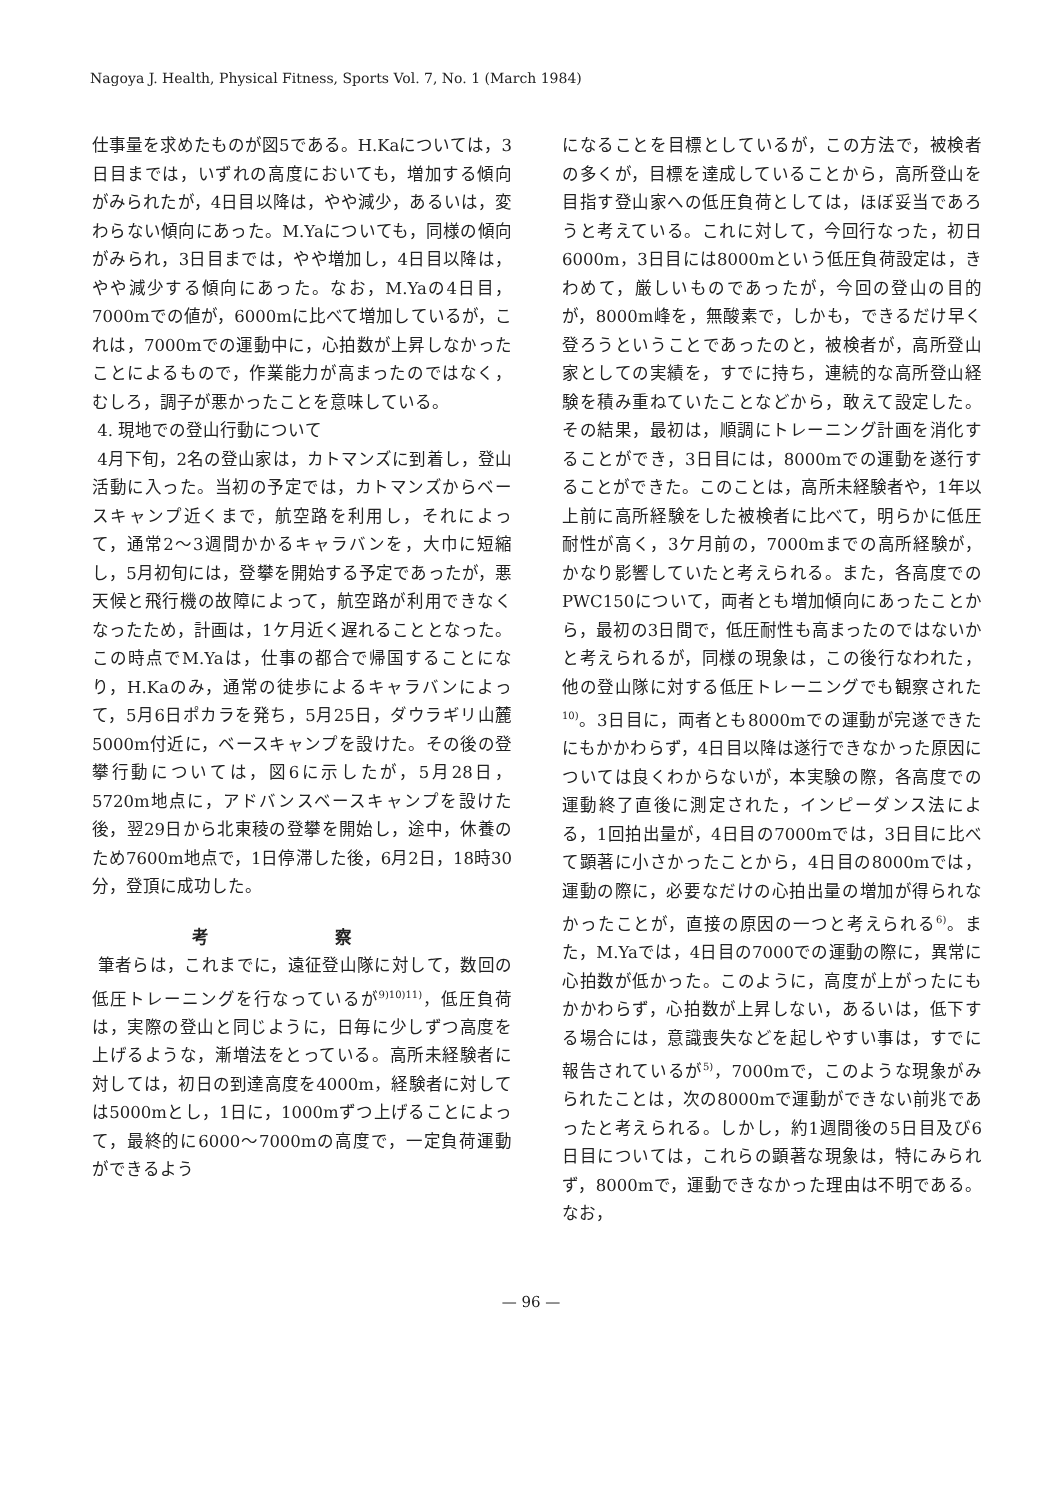Nagoya J. Health, Physical Fitness, Sports Vol. 7, No. 1 (March 1984)
仕事量を求めたものが図5である。H.Kaについては，3日目までは，いずれの高度においても，増加する傾向がみられたが，4日目以降は，やや減少，あるいは，変わらない傾向にあった。M.Yaについても，同様の傾向がみられ，3日目までは，やや増加し，4日目以降は，やや減少する傾向にあった。なお，M.Yaの4日目，7000mでの値が，6000mに比べて増加しているが，これは，7000mでの運動中に，心拍数が上昇しなかったことによるもので，作業能力が高まったのではなく，むしろ，調子が悪かったことを意味している。
4. 現地での登山行動について
4月下旬，2名の登山家は，カトマンズに到着し，登山活動に入った。当初の予定では，カトマンズからベースキャンプ近くまで，航空路を利用し，それによって，通常2〜3週間かかるキャラバンを，大巾に短縮し，5月初旬には，登攀を開始する予定であったが，悪天候と飛行機の故障によって，航空路が利用できなくなったため，計画は，1ケ月近く遅れることとなった。この時点でM.Yaは，仕事の都合で帰国することになり，H.Kaのみ，通常の徒歩によるキャラバンによって，5月6日ポカラを発ち，5月25日，ダウラギリ山麓5000m付近に，ベースキャンプを設けた。その後の登攀行動については，図6に示したが，5月28日，5720m地点に，アドバンスベースキャンプを設けた後，翌29日から北東稜の登攀を開始し，途中，休養のため7600m地点で，1日停滞した後，6月2日，18時30分，登頂に成功した。
考 察
筆者らは，これまでに，遠征登山隊に対して，数回の低圧トレーニングを行なっているが<sup>9)10)11)</sup>，低圧負荷は，実際の登山と同じように，日毎に少しずつ高度を上げるような，漸増法をとっている。高所未経験者に対しては，初日の到達高度を4000m，経験者に対しては5000mとし，1日に，1000mずつ上げることによって，最終的に6000〜7000mの高度で，一定負荷運動ができるよう
になることを目標としているが，この方法で，被検者の多くが，目標を達成していることから，高所登山を目指す登山家への低圧負荷としては，ほぼ妥当であろうと考えている。これに対して，今回行なった，初日6000m，3日目には8000mという低圧負荷設定は，きわめて，厳しいものであったが，今回の登山の目的が，8000m峰を，無酸素で，しかも，できるだけ早く登ろうということであったのと，被検者が，高所登山家としての実績を，すでに持ち，連続的な高所登山経験を積み重ねていたことなどから，敢えて設定した。その結果，最初は，順調にトレーニング計画を消化することができ，3日目には，8000mでの運動を遂行することができた。このことは，高所未経験者や，1年以上前に高所経験をした被検者に比べて，明らかに低圧耐性が高く，3ケ月前の，7000mまでの高所経験が，かなり影響していたと考えられる。また，各高度でのPWC150について，両者とも増加傾向にあったことから，最初の3日間で，低圧耐性も高まったのではないかと考えられるが，同様の現象は，この後行なわれた，他の登山隊に対する低圧トレーニングでも観察された<sup>10)</sup>。3日目に，両者とも8000mでの運動が完遂できたにもかかわらず，4日目以降は遂行できなかった原因については良くわからないが，本実験の際，各高度での運動終了直後に測定された，インピーダンス法による，1回拍出量が，4日目の7000mでは，3日目に比べて顕著に小さかったことから，4日目の8000mでは，運動の際に，必要なだけの心拍出量の増加が得られなかったことが，直接の原因の一つと考えられる<sup>6)</sup>。また，M.Yaでは，4日目の7000での運動の際に，異常に心拍数が低かった。このように，高度が上がったにもかかわらず，心拍数が上昇しない，あるいは，低下する場合には，意識喪失などを起しやすい事は，すでに報告されているが<sup>5)</sup>，7000mで，このような現象がみられたことは，次の8000mで運動ができない前兆であったと考えられる。しかし，約1週間後の5日目及び6日目については，これらの顕著な現象は，特にみられず，8000mで，運動できなかった理由は不明である。なお，
— 96 —